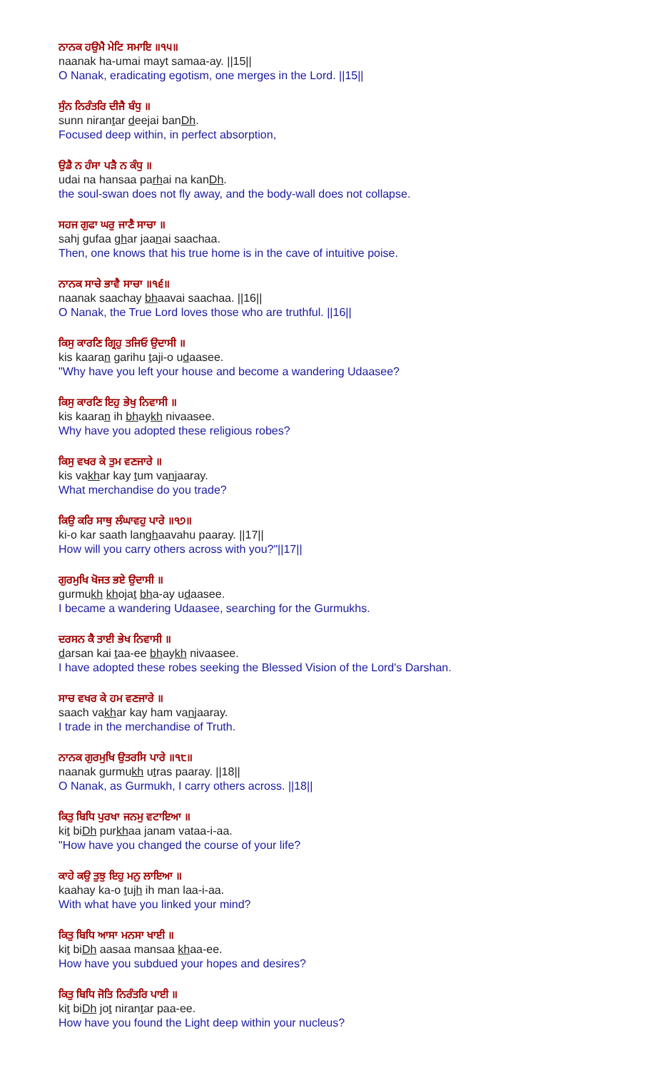ਨਾਨਕ ਹਉਮੈ ਮੇਟਿ ਸਮਾਇ ॥੧੫॥
naanak ha-umai mayt samaa-ay. ||15||
O Nanak, eradicating egotism, one merges in the Lord. ||15||
ਸੁੰਨ ਨਿਰੰਤਰਿ ਦੀਜੈ ਬੰਧੁ ॥
sunn nirantar deejai banDh.
Focused deep within, in perfect absorption,
ਉਡੈ ਨ ਹੰਸਾ ਪੜੈ ਨ ਕੰਧੁ ॥
udai na hansaa parhai na kanDh.
the soul-swan does not fly away, and the body-wall does not collapse.
ਸਹਜ ਗੁਫਾ ਘਰੁ ਜਾਣੈ ਸਾਚਾ ॥
sahj gufaa ghar jaanai saachaa.
Then, one knows that his true home is in the cave of intuitive poise.
ਨਾਨਕ ਸਾਚੇ ਭਾਵੈ ਸਾਚਾ ॥੧੬॥
naanak saachay bhaavai saachaa. ||16||
O Nanak, the True Lord loves those who are truthful. ||16||
ਕਿਸੁ ਕਾਰਣਿ ਗ੍ਰਿਹੁ ਤਜਿਓ ਉਦਾਸੀ ॥
kis kaaran garihu taji-o udaasee.
"Why have you left your house and become a wandering Udaasee?
ਕਿਸੁ ਕਾਰਣਿ ਇਹੁ ਭੇਖੁ ਨਿਵਾਸੀ ॥
kis kaaran ih bhaykh nivaasee.
Why have you adopted these religious robes?
ਕਿਸੁ ਵਖਰ ਕੇ ਤੁਮ ਵਣਜਾਰੇ ॥
kis vakhar kay tum vanjaaray.
What merchandise do you trade?
ਕਿਉ ਕਰਿ ਸਾਥੁ ਲੰਘਾਵਹੁ ਪਾਰੇ ॥੧੭॥
ki-o kar saath langhaavahu paaray. ||17||
How will you carry others across with you?"||17||
ਗੁਰਮੁਖਿ ਖੋਜਤ ਭਏ ਉਦਾਸੀ ॥
gurmukh khojat bha-ay udaasee.
I became a wandering Udaasee, searching for the Gurmukhs.
ਦਰਸਨ ਕੈ ਤਾਈ ਭੇਖ ਨਿਵਾਸੀ ॥
darsan kai taa-ee bhaykh nivaasee.
I have adopted these robes seeking the Blessed Vision of the Lord's Darshan.
ਸਾਚ ਵਖਰ ਕੇ ਹਮ ਵਣਜਾਰੇ ॥
saach vakhar kay ham vanjaaray.
I trade in the merchandise of Truth.
ਨਾਨਕ ਗੁਰਮੁਖਿ ਉਤਰਸਿ ਪਾਰੇ ॥੧੮॥
naanak gurmukh utras paaray. ||18||
O Nanak, as Gurmukh, I carry others across. ||18||
ਕਿਤੁ ਬਿਧਿ ਪੁਰਖਾ ਜਨਮੁ ਵਟਾਇਆ ॥
kit biDh purkhaa janam vataa-i-aa.
"How have you changed the course of your life?
ਕਾਹੇ ਕਉ ਤੁਝੁ ਇਹੁ ਮਨੁ ਲਾਇਆ ॥
kaahay ka-o tujh ih man laa-i-aa.
With what have you linked your mind?
ਕਿਤੁ ਬਿਧਿ ਆਸਾ ਮਨਸਾ ਖਾਈ ॥
kit biDh aasaa mansaa khaa-ee.
How have you subdued your hopes and desires?
ਕਿਤੁ ਬਿਧਿ ਜੋਤਿ ਨਿਰੰਤਰਿ ਪਾਈ ॥
kit biDh jot nirantar paa-ee.
How have you found the Light deep within your nucleus?